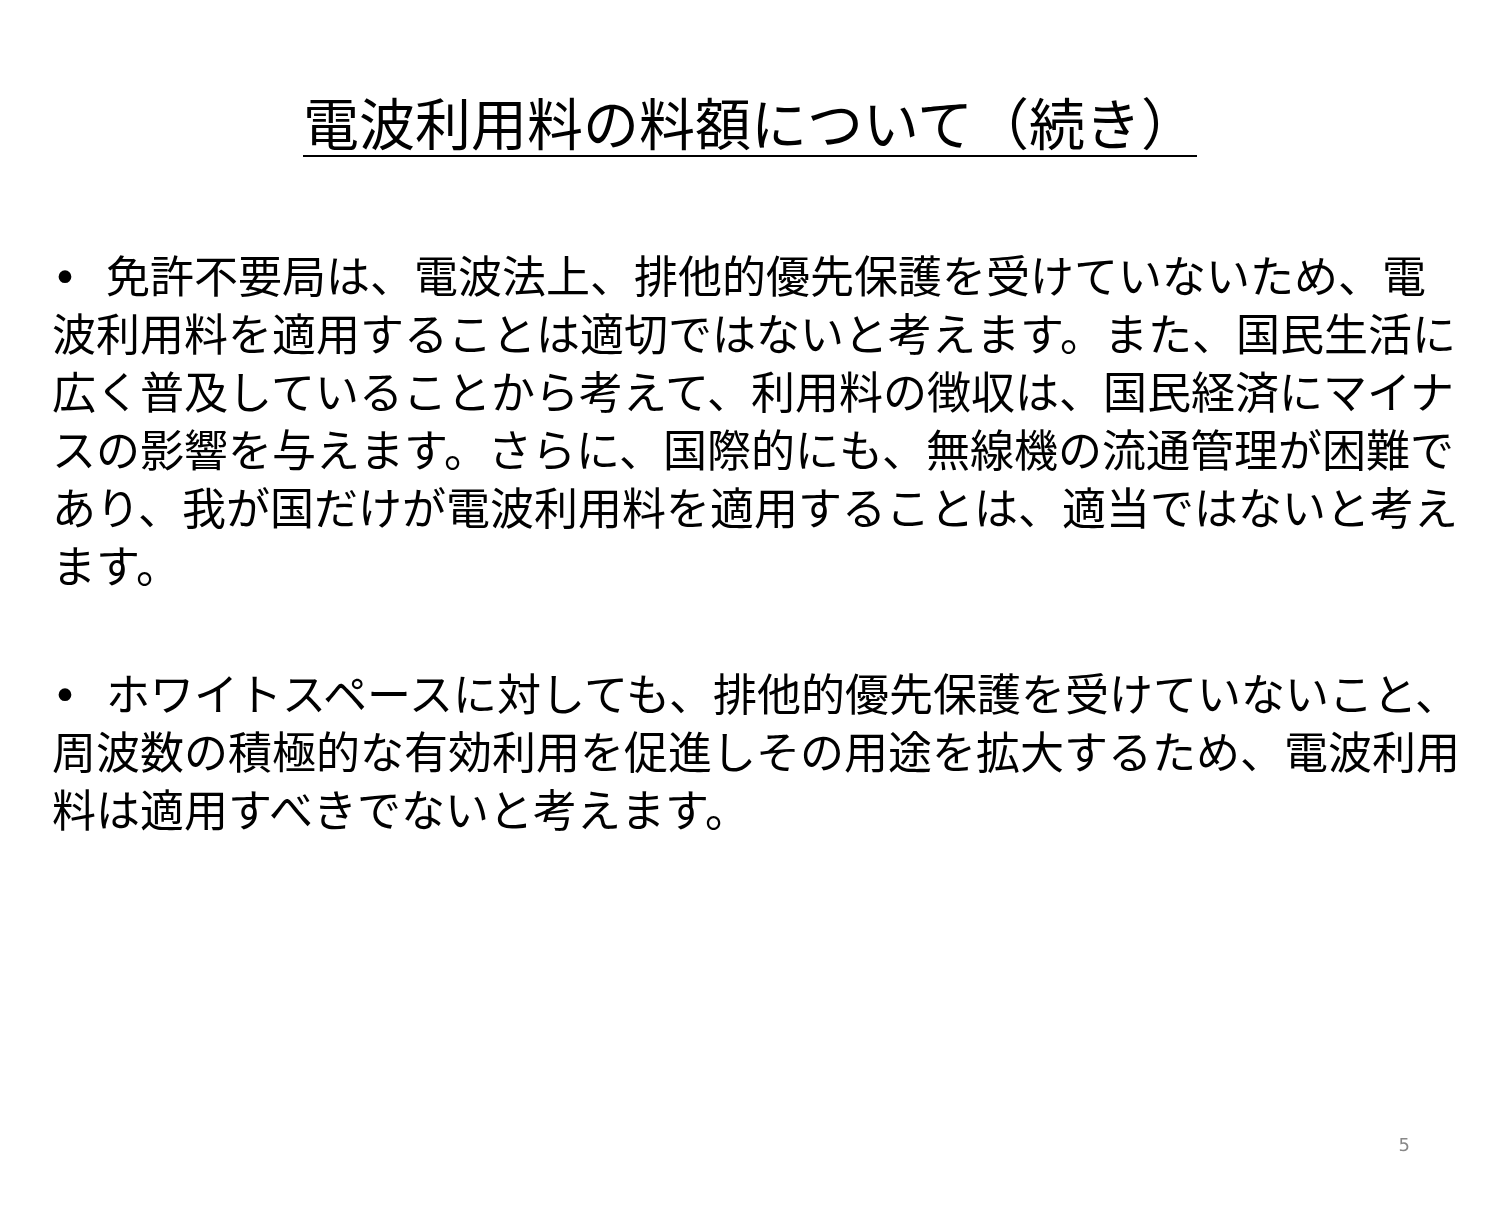電波利用料の料額について（続き）
• 免許不要局は、電波法上、排他的優先保護を受けていないため、電波利用料を適用することは適切ではないと考えます。また、国民生活に広く普及していることから考えて、利用料の徴収は、国民経済にマイナスの影響を与えます。さらに、国際的にも、無線機の流通管理が困難であり、我が国だけが電波利用料を適用することは、適当ではないと考えます。
• ホワイトスペースに対しても、排他的優先保護を受けていないこと、周波数の積極的な有効利用を促進しその用途を拡大するため、電波利用料は適用すべきでないと考えます。
5